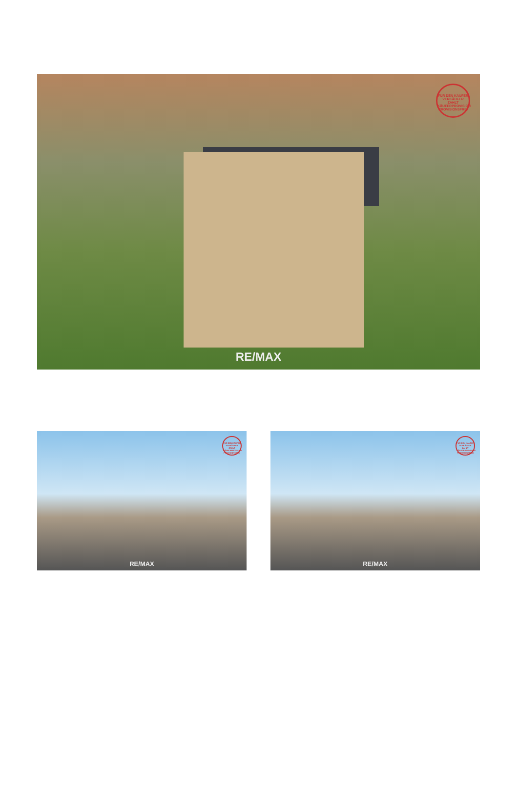FÜR DEN KÄUFER VERKÄUFER ZAHLT KÄUFERPROVISION PROVISIONSFREI
RE/MAX
FÜR DEN KÄUFER VERKÄUFER ZAHLT KÄUFERPROVISION PROVISIONSFREI
RE/MAX
FÜR DEN KÄUFER VERKÄUFER ZAHLT KÄUFERPROVISION PROVISIONSFREI
RE/MAX